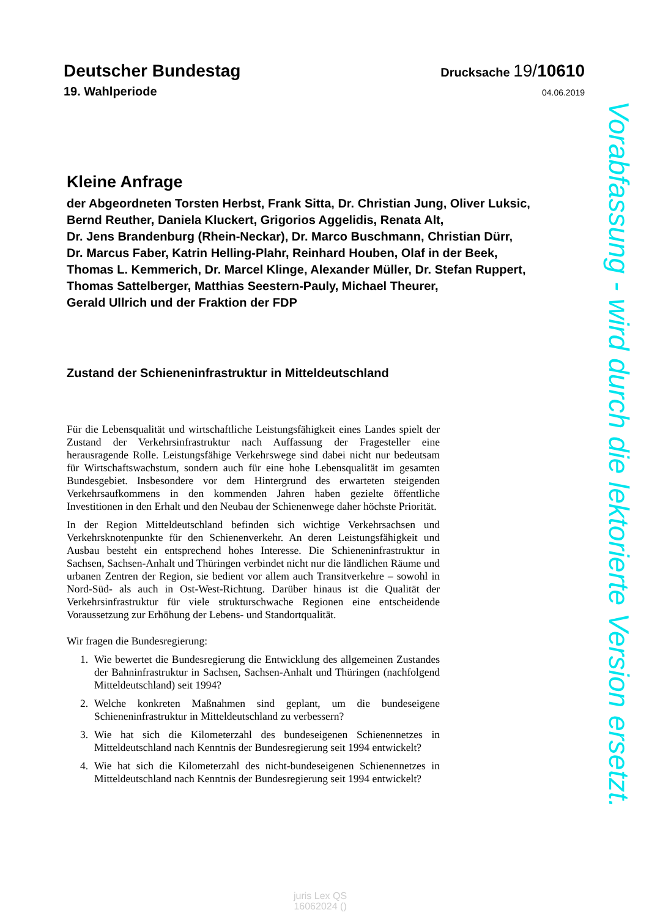Deutscher Bundestag
Drucksache 19/10610
19. Wahlperiode
04.06.2019
Kleine Anfrage
der Abgeordneten Torsten Herbst, Frank Sitta, Dr. Christian Jung, Oliver Luksic,
Bernd Reuther, Daniela Kluckert, Grigorios Aggelidis, Renata Alt,
Dr. Jens Brandenburg (Rhein-Neckar), Dr. Marco Buschmann, Christian Dürr,
Dr. Marcus Faber, Katrin Helling-Plahr, Reinhard Houben, Olaf in der Beek,
Thomas L. Kemmerich, Dr. Marcel Klinge, Alexander Müller, Dr. Stefan Ruppert,
Thomas Sattelberger, Matthias Seestern-Pauly, Michael Theurer,
Gerald Ullrich und der Fraktion der FDP
Zustand der Schieneninfrastruktur in Mitteldeutschland
Für die Lebensqualität und wirtschaftliche Leistungsfähigkeit eines Landes spielt der Zustand der Verkehrsinfrastruktur nach Auffassung der Fragesteller eine herausragende Rolle. Leistungsfähige Verkehrswege sind dabei nicht nur bedeutsam für Wirtschaftswachstum, sondern auch für eine hohe Lebensqualität im gesamten Bundesgebiet. Insbesondere vor dem Hintergrund des erwarteten steigenden Verkehrsaufkommens in den kommenden Jahren haben gezielte öffentliche Investitionen in den Erhalt und den Neubau der Schienenwege daher höchste Priorität.
In der Region Mitteldeutschland befinden sich wichtige Verkehrsachsen und Verkehrsknotenpunkte für den Schienenverkehr. An deren Leistungsfähigkeit und Ausbau besteht ein entsprechend hohes Interesse. Die Schieneninfrastruktur in Sachsen, Sachsen-Anhalt und Thüringen verbindet nicht nur die ländlichen Räume und urbanen Zentren der Region, sie bedient vor allem auch Transitverkehre – sowohl in Nord-Süd- als auch in Ost-West-Richtung. Darüber hinaus ist die Qualität der Verkehrsinfrastruktur für viele strukturschwache Regionen eine entscheidende Voraussetzung zur Erhöhung der Lebens- und Standortqualität.
Wir fragen die Bundesregierung:
1. Wie bewertet die Bundesregierung die Entwicklung des allgemeinen Zustandes der Bahninfrastruktur in Sachsen, Sachsen-Anhalt und Thüringen (nachfolgend Mitteldeutschland) seit 1994?
2. Welche konkreten Maßnahmen sind geplant, um die bundeseigene Schieneninfrastruktur in Mitteldeutschland zu verbessern?
3. Wie hat sich die Kilometerzahl des bundeseigenen Schienennetzes in Mitteldeutschland nach Kenntnis der Bundesregierung seit 1994 entwickelt?
4. Wie hat sich die Kilometerzahl des nicht-bundeseigenen Schienennetzes in Mitteldeutschland nach Kenntnis der Bundesregierung seit 1994 entwickelt?
Vorabfassung - wird durch die lektorierte Version ersetzt.
juris Lex QS
16062024 ()